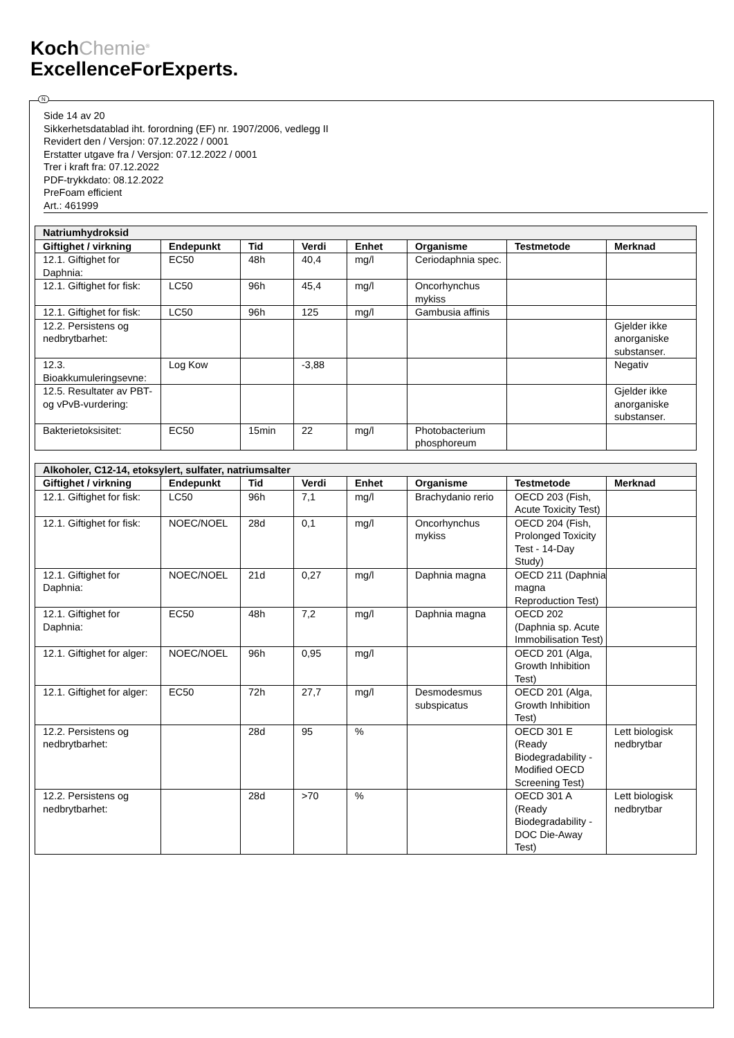KochChemie<sup>®</sup>
ExcellenceForExperts.
N
Side 14 av 20
Sikkerhetsdatablad iht. forordning (EF) nr. 1907/2006, vedlegg II
Revidert den / Versjon: 07.12.2022 / 0001
Erstatter utgave fra / Versjon: 07.12.2022 / 0001
Trer i kraft fra: 07.12.2022
PDF-trykkdato: 08.12.2022
PreFoam efficient
Art.: 461999
| Natriumhydroksid | | | | | | | |
| --- | --- | --- | --- | --- | --- | --- | --- |
| Giftighet / virkning | Endepunkt | Tid | Verdi | Enhet | Organisme | Testmetode | Merknad |
| 12.1. Giftighet for Daphnia: | EC50 | 48h | 40,4 | mg/l | Ceriodaphnia spec. | | |
| 12.1. Giftighet for fisk: | LC50 | 96h | 45,4 | mg/l | Oncorhynchus mykiss | | |
| 12.1. Giftighet for fisk: | LC50 | 96h | 125 | mg/l | Gambusia affinis | | |
| 12.2. Persistens og nedbrytbarhet: | | | | | | | Gjelder ikke anorganiske substanser. |
| 12.3. Bioakkumuleringsevne: | Log Kow | | -3,88 | | | | Negativ |
| 12.5. Resultater av PBT- og vPvB-vurdering: | | | | | | | Gjelder ikke anorganiske substanser. |
| Bakterietoksisitet: | EC50 | 15min | 22 | mg/l | Photobacterium phosphoreum | | |
| Alkoholer, C12-14, etoksylert, sulfater, natriumsalter | | | | | | | |
| --- | --- | --- | --- | --- | --- | --- | --- |
| Giftighet / virkning | Endepunkt | Tid | Verdi | Enhet | Organisme | Testmetode | Merknad |
| 12.1. Giftighet for fisk: | LC50 | 96h | 7,1 | mg/l | Brachydanio rerio | OECD 203 (Fish, Acute Toxicity Test) | |
| 12.1. Giftighet for fisk: | NOEC/NOEL | 28d | 0,1 | mg/l | Oncorhynchus mykiss | OECD 204 (Fish, Prolonged Toxicity Test - 14-Day Study) | |
| 12.1. Giftighet for Daphnia: | NOEC/NOEL | 21d | 0,27 | mg/l | Daphnia magna | OECD 211 (Daphnia magna Reproduction Test) | |
| 12.1. Giftighet for Daphnia: | EC50 | 48h | 7,2 | mg/l | Daphnia magna | OECD 202 (Daphnia sp. Acute Immobilisation Test) | |
| 12.1. Giftighet for alger: | NOEC/NOEL | 96h | 0,95 | mg/l | | OECD 201 (Alga, Growth Inhibition Test) | |
| 12.1. Giftighet for alger: | EC50 | 72h | 27,7 | mg/l | Desmodesmus subspicatus | OECD 201 (Alga, Growth Inhibition Test) | |
| 12.2. Persistens og nedbrytbarhet: | | 28d | 95 | % | | OECD 301 E (Ready Biodegradability - Modified OECD Screening Test) | Lett biologisk nedbrytbar |
| 12.2. Persistens og nedbrytbarhet: | | 28d | >70 | % | | OECD 301 A (Ready Biodegradability - DOC Die-Away Test) | Lett biologisk nedbrytbar |